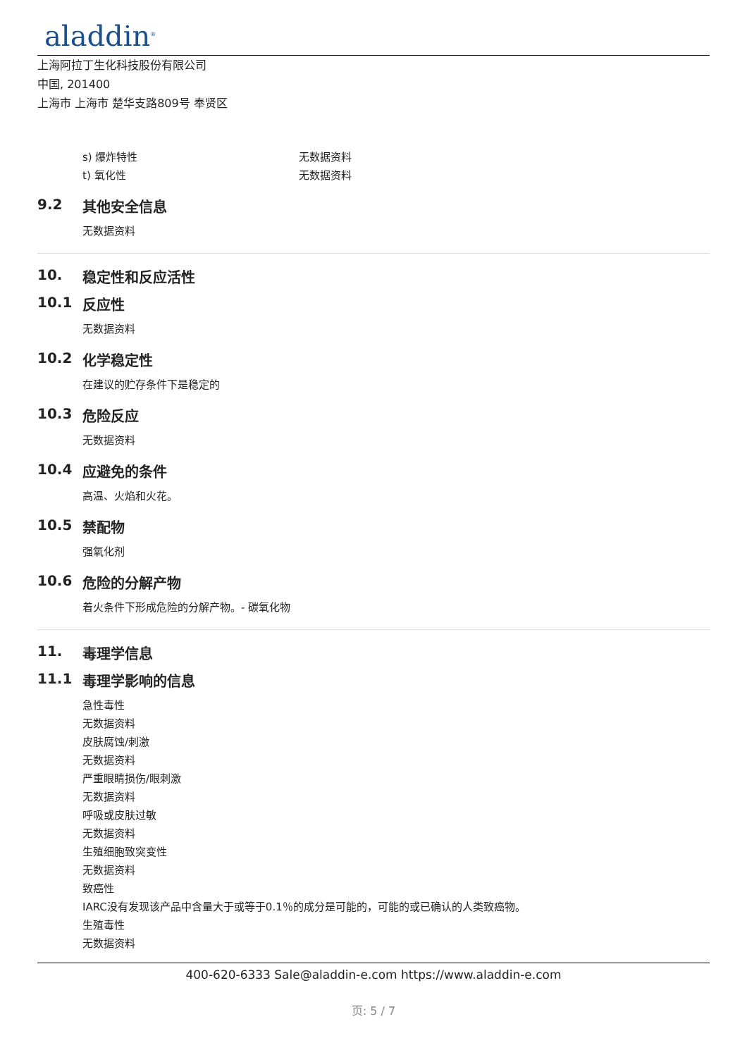aladdin<sup>®</sup>
上海阿拉丁生化科技股份有限公司
中国, 201400
上海市 上海市 楚华支路809号 奉贤区
s) 爆炸特性 无数据资料
t) 氧化性 无数据资料
9.2 其他安全信息
无数据资料
10. 稳定性和反应活性
10.1 反应性
无数据资料
10.2 化学稳定性
在建议的贮存条件下是稳定的
10.3 危险反应
无数据资料
10.4 应避免的条件
高温、火焰和火花。
10.5 禁配物
强氧化剂
10.6 危险的分解产物
着火条件下形成危险的分解产物。- 碳氧化物
11. 毒理学信息
11.1 毒理学影响的信息
急性毒性
无数据资料
皮肤腐蚀/刺激
无数据资料
严重眼睛损伤/眼刺激
无数据资料
呼吸或皮肤过敏
无数据资料
生殖细胞致突变性
无数据资料
致癌性
IARC没有发现该产品中含量大于或等于0.1％的成分是可能的，可能的或已确认的人类致癌物。
生殖毒性
无数据资料
400-620-6333 Sale@aladdin-e.com https://www.aladdin-e.com
页: 5 / 7